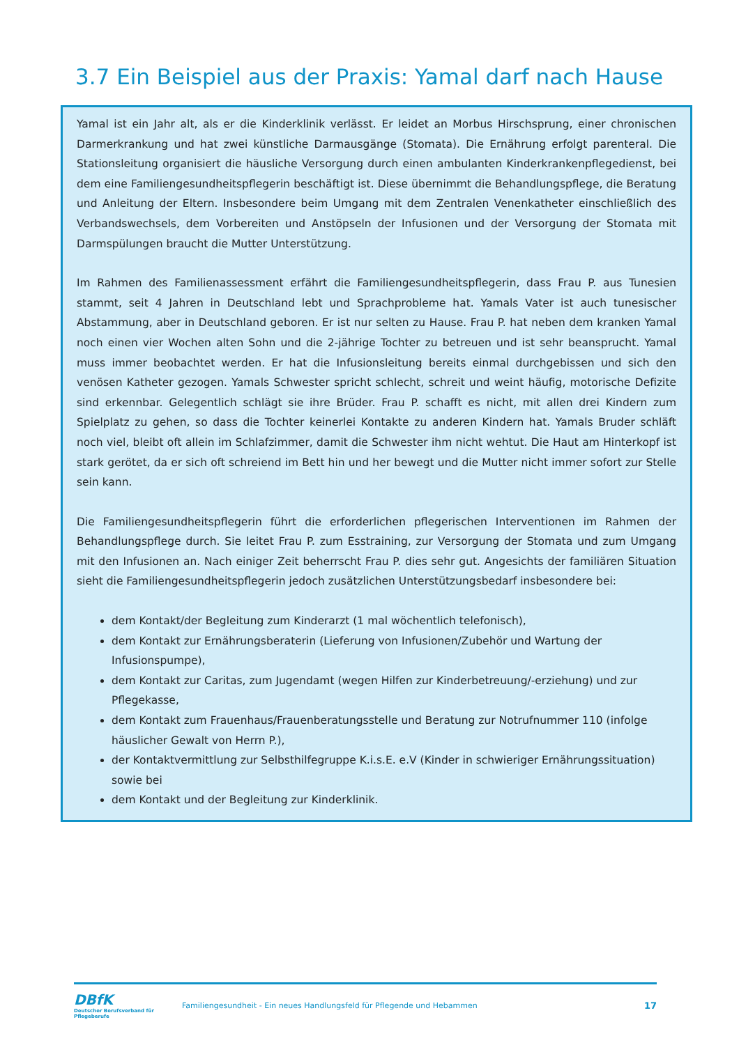3.7 Ein Beispiel aus der Praxis: Yamal darf nach Hause
Yamal ist ein Jahr alt, als er die Kinderklinik verlässt. Er leidet an Morbus Hirschsprung, einer chronischen Darmerkrankung und hat zwei künstliche Darmausgänge (Stomata). Die Ernährung erfolgt parenteral. Die Stationsleitung organisiert die häusliche Versorgung durch einen ambulanten Kinderkrankenpflegedienst, bei dem eine Familiengesundheitspflegerin beschäftigt ist. Diese übernimmt die Behandlungspflege, die Beratung und Anleitung der Eltern. Insbesondere beim Umgang mit dem Zentralen Venenkatheter einschließlich des Verbandswechsels, dem Vorbereiten und Anstöpseln der Infusionen und der Versorgung der Stomata mit Darmspülungen braucht die Mutter Unterstützung.
Im Rahmen des Familienassessment erfährt die Familiengesundheitspflegerin, dass Frau P. aus Tunesien stammt, seit 4 Jahren in Deutschland lebt und Sprachprobleme hat. Yamals Vater ist auch tunesischer Abstammung, aber in Deutschland geboren. Er ist nur selten zu Hause. Frau P. hat neben dem kranken Yamal noch einen vier Wochen alten Sohn und die 2-jährige Tochter zu betreuen und ist sehr beansprucht. Yamal muss immer beobachtet werden. Er hat die Infusionsleitung bereits einmal durchgebissen und sich den venösen Katheter gezogen. Yamals Schwester spricht schlecht, schreit und weint häufig, motorische Defizite sind erkennbar. Gelegentlich schlägt sie ihre Brüder. Frau P. schafft es nicht, mit allen drei Kindern zum Spielplatz zu gehen, so dass die Tochter keinerlei Kontakte zu anderen Kindern hat. Yamals Bruder schläft noch viel, bleibt oft allein im Schlafzimmer, damit die Schwester ihm nicht wehtut. Die Haut am Hinterkopf ist stark gerötet, da er sich oft schreiend im Bett hin und her bewegt und die Mutter nicht immer sofort zur Stelle sein kann.
Die Familiengesundheitspflegerin führt die erforderlichen pflegerischen Interventionen im Rahmen der Behandlungspflege durch. Sie leitet Frau P. zum Esstraining, zur Versorgung der Stomata und zum Umgang mit den Infusionen an. Nach einiger Zeit beherrscht Frau P. dies sehr gut. Angesichts der familiären Situation sieht die Familiengesundheitspflegerin jedoch zusätzlichen Unterstützungsbedarf insbesondere bei:
dem Kontakt/der Begleitung zum Kinderarzt (1 mal wöchentlich telefonisch),
dem Kontakt zur Ernährungsberaterin (Lieferung von Infusionen/Zubehör und Wartung der Infusionspumpe),
dem Kontakt zur Caritas, zum Jugendamt (wegen Hilfen zur Kinderbetreuung/-erziehung) und zur Pflegekasse,
dem Kontakt zum Frauenhaus/Frauenberatungsstelle und Beratung zur Notrufnummer 110 (infolge häuslicher Gewalt von Herrn P.),
der Kontaktvermittlung zur Selbsthilfegruppe K.i.s.E. e.V (Kinder in schwieriger Ernährungssituation) sowie bei
dem Kontakt und der Begleitung zur Kinderklinik.
DBfK
Deutscher Berufsverband für Pflegeberufe
Familiengesundheit - Ein neues Handlungsfeld für Pflegende und Hebammen
17